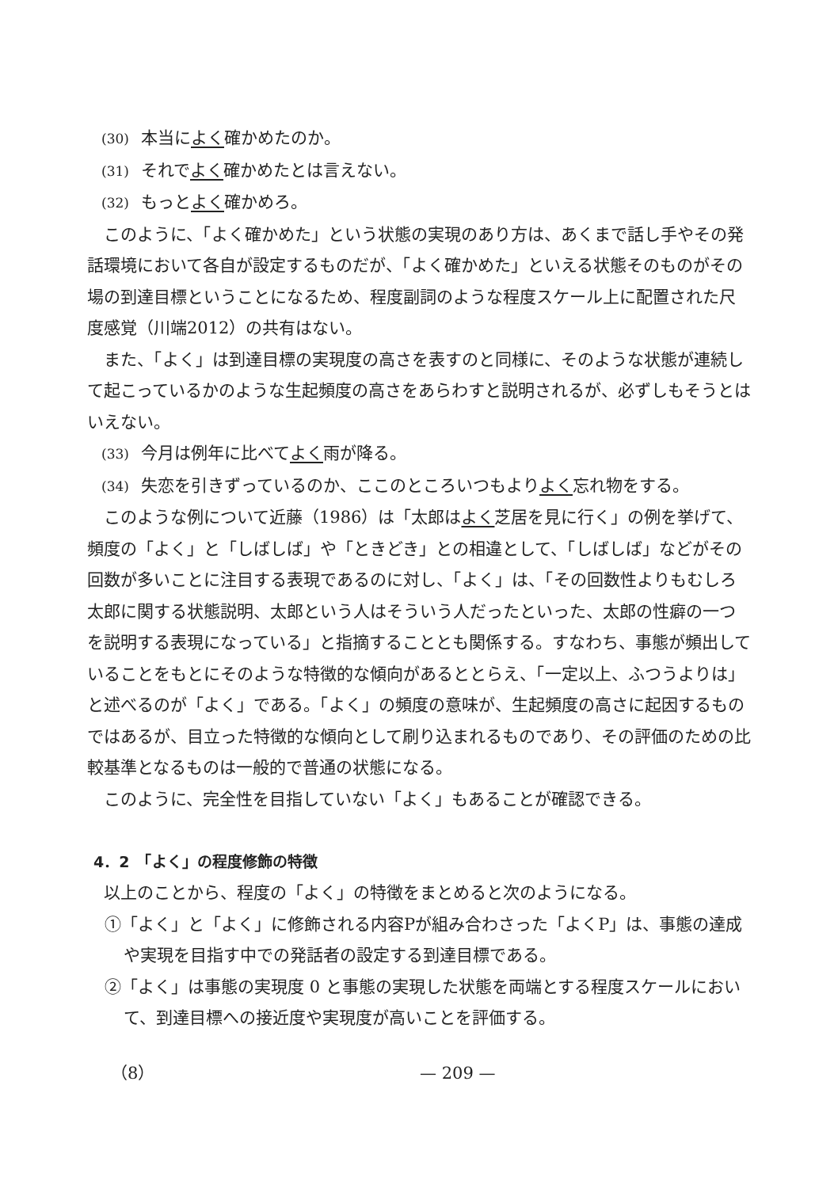(30) 本当によく確かめたのか。
(31) それでよく確かめたとは言えない。
(32) もっとよく確かめろ。
このように、「よく確かめた」という状態の実現のあり方は、あくまで話し手やその発話環境において各自が設定するものだが、「よく確かめた」といえる状態そのものがその場の到達目標ということになるため、程度副詞のような程度スケール上に配置された尺度感覚（川端2012）の共有はない。
また、「よく」は到達目標の実現度の高さを表すのと同様に、そのような状態が連続して起こっているかのような生起頻度の高さをあらわすと説明されるが、必ずしもそうとはいえない。
(33) 今月は例年に比べてよく雨が降る。
(34) 失恋を引きずっているのか、ここのところいつもよりよく忘れ物をする。
このような例について近藤（1986）は「太郎はよく芝居を見に行く」の例を挙げて、頻度の「よく」と「しばしば」や「ときどき」との相違として、「しばしば」などがその回数が多いことに注目する表現であるのに対し、「よく」は、「その回数性よりもむしろ太郎に関する状態説明、太郎という人はそういう人だったといった、太郎の性癖の一つを説明する表現になっている」と指摘することとも関係する。すなわち、事態が頻出していることをもとにそのような特徴的な傾向があるととらえ、「一定以上、ふつうよりは」と述べるのが「よく」である。「よく」の頻度の意味が、生起頻度の高さに起因するものではあるが、目立った特徴的な傾向として刷り込まれるものであり、その評価のための比較基準となるものは一般的で普通の状態になる。
このように、完全性を目指していない「よく」もあることが確認できる。
4．2　「よく」の程度修飾の特徴
以上のことから、程度の「よく」の特徴をまとめると次のようになる。
①「よく」と「よく」に修飾される内容Pが組み合わさった「よくP」は、事態の達成や実現を目指す中での発話者の設定する到達目標である。
②「よく」は事態の実現度 0 と事態の実現した状態を両端とする程度スケールにおいて、到達目標への接近度や実現度が高いことを評価する。
（8） — 209 —